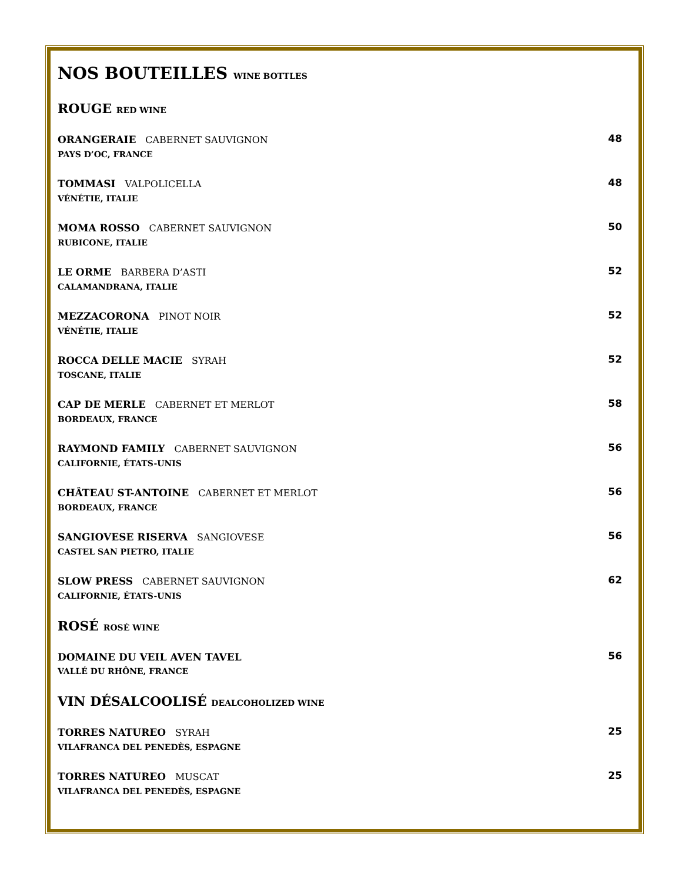NOS BOUTEILLES WINE BOTTLES
ROUGE RED WINE
ORANGERAIE CABERNET SAUVIGNON
PAYS D’OC, FRANCE
48
TOMMASI VALPOLICELLA
VÉNÉTIE, ITALIE
48
MOMA ROSSO CABERNET SAUVIGNON
RUBICONE, ITALIE
50
LE ORME BARBERA D’ASTI
CALAMANDRANA, ITALIE
52
MEZZACORONA PINOT NOIR
VÉNÉTIE, ITALIE
52
ROCCA DELLE MACIE SYRAH
TOSCANE, ITALIE
52
CAP DE MERLE CABERNET ET MERLOT
BORDEAUX, FRANCE
58
RAYMOND FAMILY CABERNET SAUVIGNON
CALIFORNIE, ÉTATS-UNIS
56
CHÂTEAU ST-ANTOINE CABERNET ET MERLOT
BORDEAUX, FRANCE
56
SANGIOVESE RISERVA SANGIOVESE
CASTEL SAN PIETRO, ITALIE
56
SLOW PRESS CABERNET SAUVIGNON
CALIFORNIE, ÉTATS-UNIS
62
ROSÉ ROSÉ WINE
DOMAINE DU VEIL AVEN TAVEL
VALLÉ DU RHÔNE, FRANCE
56
VIN DÉSALCOOLISÉ DEALCOHOLIZED WINE
TORRES NATUREO SYRAH
VILAFRANCA DEL PENEDÈS, ESPAGNE
25
TORRES NATUREO MUSCAT
VILAFRANCA DEL PENEDÈS, ESPAGNE
25